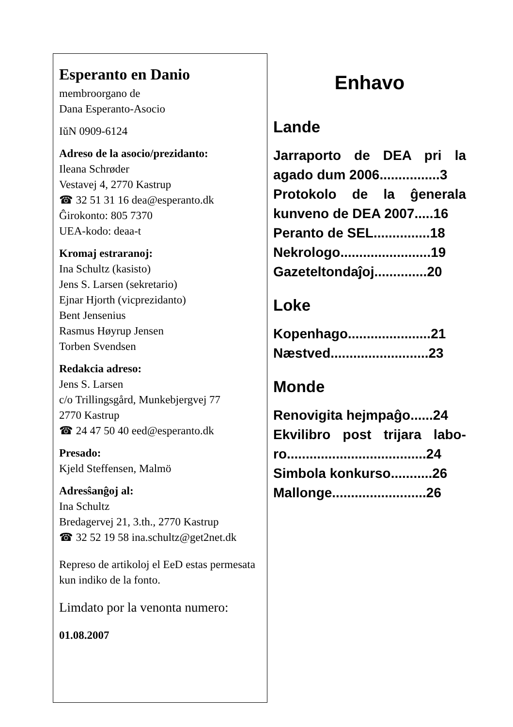Esperanto en Danio
membroorgano de
Dana Esperanto-Asocio
IŭN 0909-6124
Adreso de la asocio/prezidanto:
Ileana Schrøder
Vestavej 4, 2770 Kastrup
☎ 32 51 31 16 dea@esperanto.dk
Ĝirokonto: 805 7370
UEA-kodo: deaa-t
Kromaj estraranoj:
Ina Schultz (kasisto)
Jens S. Larsen (sekretario)
Ejnar Hjorth (vicprezidanto)
Bent Jensenius
Rasmus Høyrup Jensen
Torben Svendsen
Redakcia adreso:
Jens S. Larsen
c/o Trillingsgård, Munkebjergvej 77
2770 Kastrup
☎ 24 47 50 40 eed@esperanto.dk
Presado:
Kjeld Steffensen, Malmö
Adresŝanĝoj al:
Ina Schultz
Bredagervej 21, 3.th., 2770 Kastrup
☎ 32 52 19 58 ina.schultz@get2net.dk
Represo de artikoloj el EeD estas permesata kun indiko de la fonto.
Limdato por la venonta numero:
01.08.2007
Enhavo
Lande
Jarraporto de DEA pri la agado dum 2006................3
Protokolo de la ĝenerala kunveno de DEA 2007.....16
Peranto de SEL...............18
Nekrologo........................19
Gazeteltondaĵoj..............20
Loke
Kopenhago......................21
Næstved..........................23
Monde
Renovigita hejmpaĝo......24
Ekvilibro post trijara labo-ro.....................................24
Simbola konkurso...........26
Mallonge.........................26